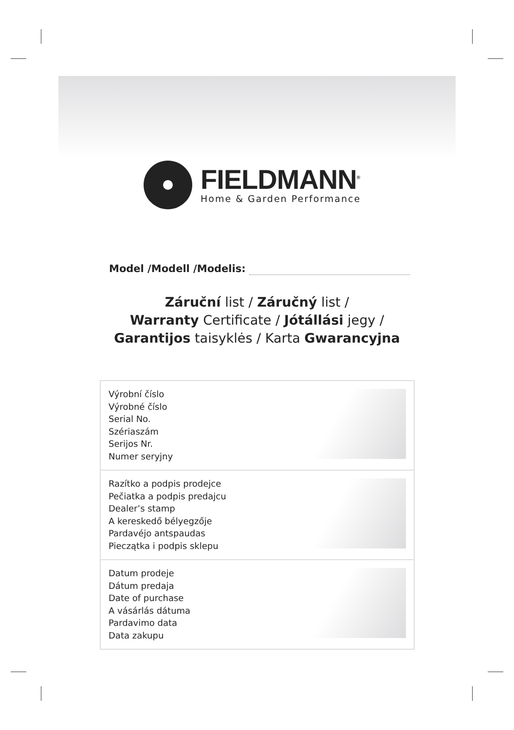FIELDMANN<sup>®</sup>
Home & Garden Performance
Model /Modell /Modelis:
Záruční list / Záručný list /
Warranty Certificate / Jótállási jegy /
Garantijos taisyklės / Karta Gwarancyjna
| Výrobní číslo Výrobné číslo Serial No. Szériaszám Serijos Nr. Numer seryjny | |
| Razítko a podpis prodejce Pečiatka a podpis predajcu Dealer’s stamp A kereskedő bélyegzője Pardavéjo antspaudas Pieczątka i podpis sklepu | |
| Datum prodeje Dátum predaja Date of purchase A vásárlás dátuma Pardavimo data Data zakupu | |